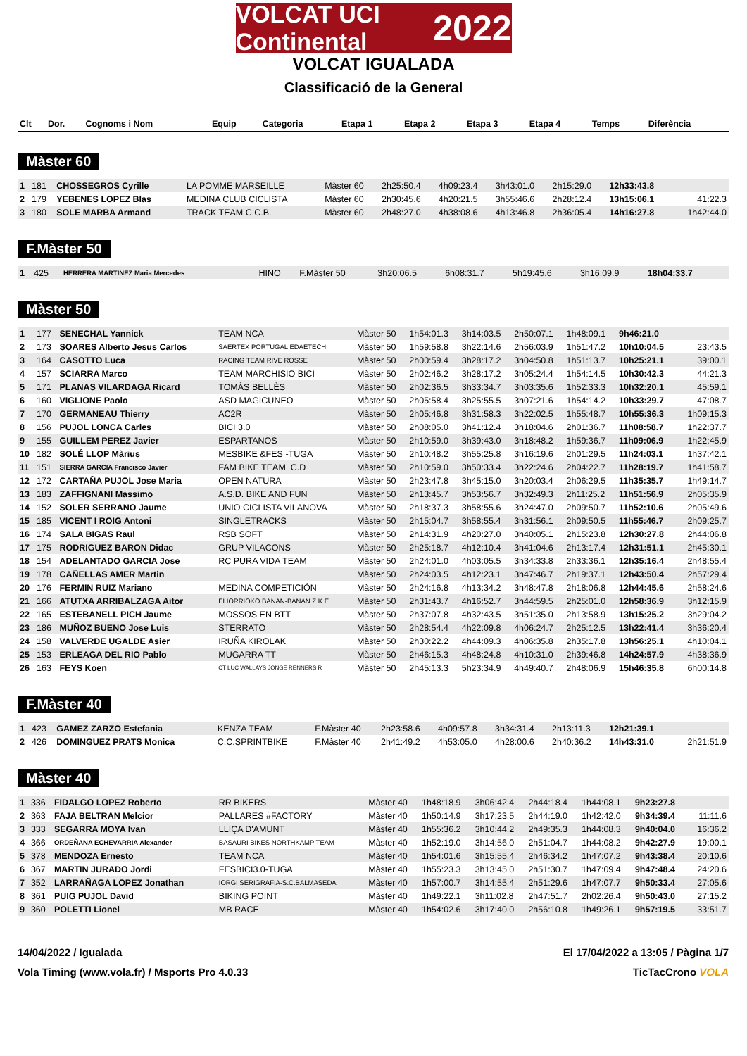VOLCAT UCI Continental 2022
VOLCAT IGUALADA
Classificació de la General
| Clt | Dor. | Cognoms i Nom | Equip | Categoria | Etapa 1 | Etapa 2 | Etapa 3 | Etapa 4 | Temps | Diferència |
| --- | --- | --- | --- | --- | --- | --- | --- | --- | --- | --- |
Màster 60
| 1 | 181 | CHOSSEGROS Cyrille | LA POMME MARSEILLE | Màster 60 | 2h25:50.4 | 4h09:23.4 | 3h43:01.0 | 2h15:29.0 | 12h33:43.8 | |
| 2 | 179 | YEBENES LOPEZ Blas | MEDINA CLUB CICLISTA | Màster 60 | 2h30:45.6 | 4h20:21.5 | 3h55:46.6 | 2h28:12.4 | 13h15:06.1 | 41:22.3 |
| 3 | 180 | SOLE MARBA Armand | TRACK TEAM C.C.B. | Màster 60 | 2h48:27.0 | 4h38:08.6 | 4h13:46.8 | 2h36:05.4 | 14h16:27.8 | 1h42:44.0 |
F.Màster 50
| 1 | 425 | HERRERA MARTINEZ Maria Mercedes | HINO | F.Màster 50 | 3h20:06.5 | 6h08:31.7 | 5h19:45.6 | 3h16:09.9 | 18h04:33.7 | |
Màster 50
| 1 | 177 | SENECHAL Yannick | TEAM NCA | Màster 50 | 1h54:01.3 | 3h14:03.5 | 2h50:07.1 | 1h48:09.1 | 9h46:21.0 | |
| 2 | 173 | SOARES Alberto Jesus Carlos | SAERTEX PORTUGAL EDAETECH | Màster 50 | 1h59:58.8 | 3h22:14.6 | 2h56:03.9 | 1h51:47.2 | 10h10:04.5 | 23:43.5 |
| 3 | 164 | CASOTTO Luca | RACING TEAM RIVE ROSSE | Màster 50 | 2h00:59.4 | 3h28:17.2 | 3h04:50.8 | 1h51:13.7 | 10h25:21.1 | 39:00.1 |
| 4 | 157 | SCIARRA Marco | TEAM MARCHISIO BICI | Màster 50 | 2h02:46.2 | 3h28:17.2 | 3h05:24.4 | 1h54:14.5 | 10h30:42.3 | 44:21.3 |
| 5 | 171 | PLANAS VILARDAGA Ricard | TOMÀS BELLÈS | Màster 50 | 2h02:36.5 | 3h33:34.7 | 3h03:35.6 | 1h52:33.3 | 10h32:20.1 | 45:59.1 |
| 6 | 160 | VIGLIONE Paolo | ASD MAGICUNEO | Màster 50 | 2h05:58.4 | 3h25:55.5 | 3h07:21.6 | 1h54:14.2 | 10h33:29.7 | 47:08.7 |
| 7 | 170 | GERMANEAU Thierry | AC2R | Màster 50 | 2h05:46.8 | 3h31:58.3 | 3h22:02.5 | 1h55:48.7 | 10h55:36.3 | 1h09:15.3 |
| 8 | 156 | PUJOL LONCA Carles | BICI 3.0 | Màster 50 | 2h08:05.0 | 3h41:12.4 | 3h18:04.6 | 2h01:36.7 | 11h08:58.7 | 1h22:37.7 |
| 9 | 155 | GUILLEM PEREZ Javier | ESPARTANOS | Màster 50 | 2h10:59.0 | 3h39:43.0 | 3h18:48.2 | 1h59:36.7 | 11h09:06.9 | 1h22:45.9 |
| 10 | 182 | SOLÉ LLOP Màrius | MESBIKE &FES -TUGA | Màster 50 | 2h10:48.2 | 3h55:25.8 | 3h16:19.6 | 2h01:29.5 | 11h24:03.1 | 1h37:42.1 |
| 11 | 151 | SIERRA GARCIA Francisco Javier | FAM BIKE TEAM. C.D | Màster 50 | 2h10:59.0 | 3h50:33.4 | 3h22:24.6 | 2h04:22.7 | 11h28:19.7 | 1h41:58.7 |
| 12 | 172 | CARTAÑA PUJOL Jose Maria | OPEN NATURA | Màster 50 | 2h23:47.8 | 3h45:15.0 | 3h20:03.4 | 2h06:29.5 | 11h35:35.7 | 1h49:14.7 |
| 13 | 183 | ZAFFIGNANI Massimo | A.S.D. BIKE AND FUN | Màster 50 | 2h13:45.7 | 3h53:56.7 | 3h32:49.3 | 2h11:25.2 | 11h51:56.9 | 2h05:35.9 |
| 14 | 152 | SOLER SERRANO Jaume | UNIO CICLISTA VILANOVA | Màster 50 | 2h18:37.3 | 3h58:55.6 | 3h24:47.0 | 2h09:50.7 | 11h52:10.6 | 2h05:49.6 |
| 15 | 185 | VICENT I ROIG Antoni | SINGLETRACKS | Màster 50 | 2h15:04.7 | 3h58:55.4 | 3h31:56.1 | 2h09:50.5 | 11h55:46.7 | 2h09:25.7 |
| 16 | 174 | SALA BIGAS Raul | RSB SOFT | Màster 50 | 2h14:31.9 | 4h20:27.0 | 3h40:05.1 | 2h15:23.8 | 12h30:27.8 | 2h44:06.8 |
| 17 | 175 | RODRIGUEZ BARON Didac | GRUP VILACONS | Màster 50 | 2h25:18.7 | 4h12:10.4 | 3h41:04.6 | 2h13:17.4 | 12h31:51.1 | 2h45:30.1 |
| 18 | 154 | ADELANTADO GARCIA Jose | RC PURA VIDA TEAM | Màster 50 | 2h24:01.0 | 4h03:05.5 | 3h34:33.8 | 2h33:36.1 | 12h35:16.4 | 2h48:55.4 |
| 19 | 178 | CAÑELLAS AMER Martin | | Màster 50 | 2h24:03.5 | 4h12:23.1 | 3h47:46.7 | 2h19:37.1 | 12h43:50.4 | 2h57:29.4 |
| 20 | 176 | FERMIN RUIZ Mariano | MEDINA COMPETICIÓN | Màster 50 | 2h24:16.8 | 4h13:34.2 | 3h48:47.8 | 2h18:06.8 | 12h44:45.6 | 2h58:24.6 |
| 21 | 166 | ATUTXA ARRIBALZAGA Aitor | ELIORRIOKO BANAN-BANAN Z K E | Màster 50 | 2h31:43.7 | 4h16:52.7 | 3h44:59.5 | 2h25:01.0 | 12h58:36.9 | 3h12:15.9 |
| 22 | 165 | ESTEBANELL PICH Jaume | MOSSOS EN BTT | Màster 50 | 2h37:07.8 | 4h32:43.5 | 3h51:35.0 | 2h13:58.9 | 13h15:25.2 | 3h29:04.2 |
| 23 | 186 | MUÑOZ BUENO Jose Luis | STERRATO | Màster 50 | 2h28:54.4 | 4h22:09.8 | 4h06:24.7 | 2h25:12.5 | 13h22:41.4 | 3h36:20.4 |
| 24 | 158 | VALVERDE UGALDE Asier | IRUÑA KIROLAK | Màster 50 | 2h30:22.2 | 4h44:09.3 | 4h06:35.8 | 2h35:17.8 | 13h56:25.1 | 4h10:04.1 |
| 25 | 153 | ERLEAGA DEL RIO Pablo | MUGARRA TT | Màster 50 | 2h46:15.3 | 4h48:24.8 | 4h10:31.0 | 2h39:46.8 | 14h24:57.9 | 4h38:36.9 |
| 26 | 163 | FEYS Koen | CT LUC WALLAYS JONGE RENNERS R | Màster 50 | 2h45:13.3 | 5h23:34.9 | 4h49:40.7 | 2h48:06.9 | 15h46:35.8 | 6h00:14.8 |
F.Màster 40
| 1 | 423 | GAMEZ ZARZO Estefania | KENZA TEAM | F.Màster 40 | 2h23:58.6 | 4h09:57.8 | 3h34:31.4 | 2h13:11.3 | 12h21:39.1 | |
| 2 | 426 | DOMINGUEZ PRATS Monica | C.C.SPRINTBIKE | F.Màster 40 | 2h41:49.2 | 4h53:05.0 | 4h28:00.6 | 2h40:36.2 | 14h43:31.0 | 2h21:51.9 |
Màster 40
| 1 | 336 | FIDALGO LOPEZ Roberto | RR BIKERS | Màster 40 | 1h48:18.9 | 3h06:42.4 | 2h44:18.4 | 1h44:08.1 | 9h23:27.8 | |
| 2 | 363 | FAJA BELTRAN Melcior | PALLARES #FACTORY | Màster 40 | 1h50:14.9 | 3h17:23.5 | 2h44:19.0 | 1h42:42.0 | 9h34:39.4 | 11:11.6 |
| 3 | 333 | SEGARRA MOYA Ivan | LLIÇA D'AMUNT | Màster 40 | 1h55:36.2 | 3h10:44.2 | 2h49:35.3 | 1h44:08.3 | 9h40:04.0 | 16:36.2 |
| 4 | 366 | ORDEÑANA ECHEVARRIA Alexander | BASAURI BIKES NORTHKAMP TEAM | Màster 40 | 1h52:19.0 | 3h14:56.0 | 2h51:04.7 | 1h44:08.2 | 9h42:27.9 | 19:00.1 |
| 5 | 378 | MENDOZA Ernesto | TEAM NCA | Màster 40 | 1h54:01.6 | 3h15:55.4 | 2h46:34.2 | 1h47:07.2 | 9h43:38.4 | 20:10.6 |
| 6 | 367 | MARTIN JURADO Jordi | FESBICI3.0-TUGA | Màster 40 | 1h55:23.3 | 3h13:45.0 | 2h51:30.7 | 1h47:09.4 | 9h47:48.4 | 24:20.6 |
| 7 | 352 | LARRAÑAGA LOPEZ Jonathan | IORGI SERIGRAFIA-S.C.BALMASEDA | Màster 40 | 1h57:00.7 | 3h14:55.4 | 2h51:29.6 | 1h47:07.7 | 9h50:33.4 | 27:05.6 |
| 8 | 361 | PUIG PUJOL David | BIKING POINT | Màster 40 | 1h49:22.1 | 3h11:02.8 | 2h47:51.7 | 2h02:26.4 | 9h50:43.0 | 27:15.2 |
| 9 | 360 | POLETTI Lionel | MB RACE | Màster 40 | 1h54:02.6 | 3h17:40.0 | 2h56:10.8 | 1h49:26.1 | 9h57:19.5 | 33:51.7 |
14/04/2022 / Igualada El 17/04/2022 a 13:05 / Pàgina 1/7
Vola Timing (www.vola.fr) / Msports Pro 4.0.33 TicTacCrono VOLA